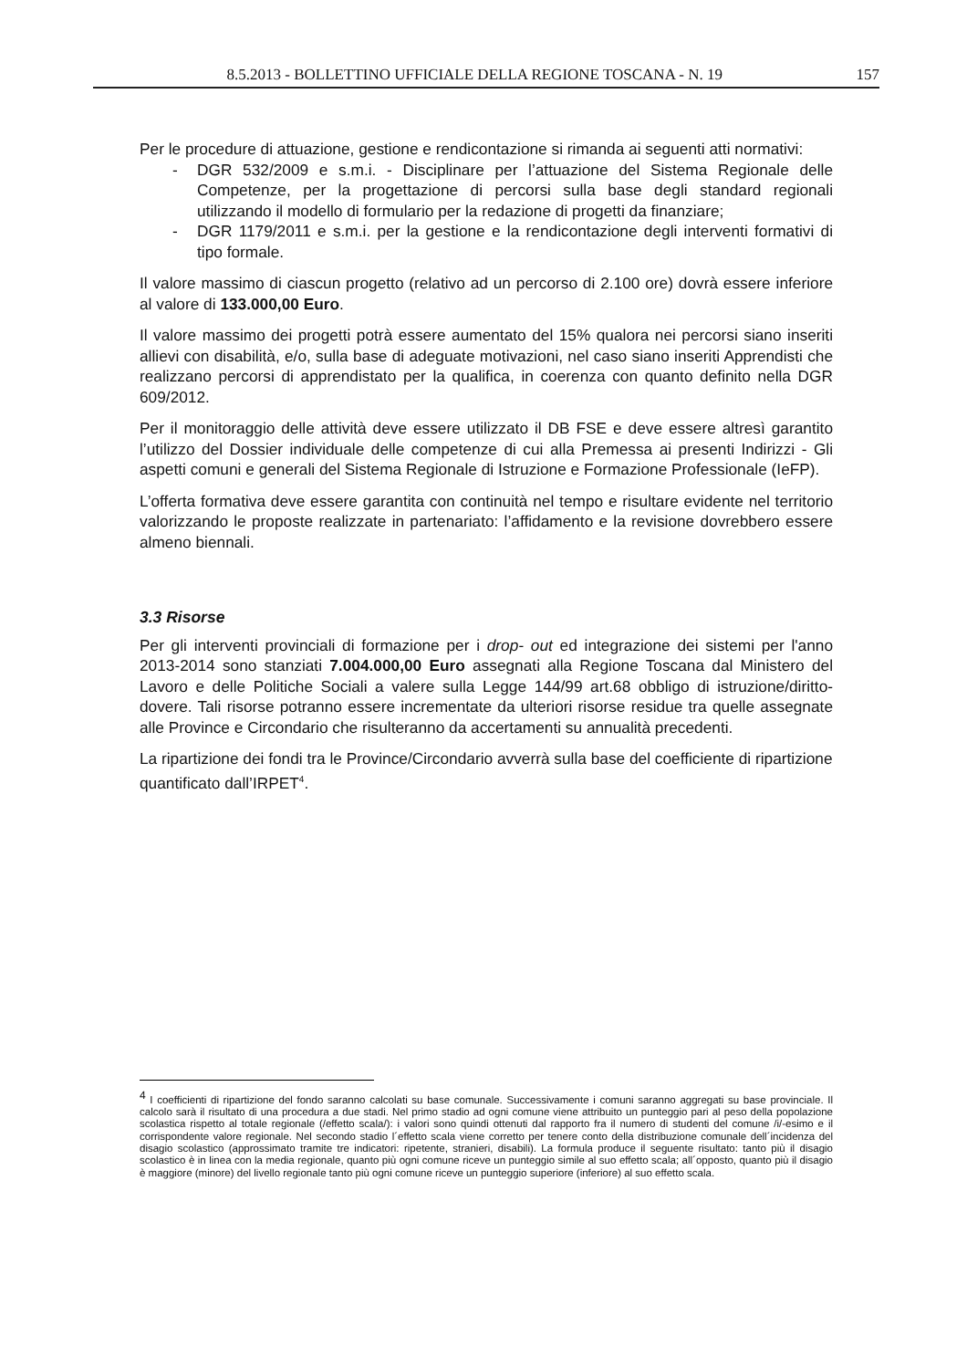8.5.2013 - BOLLETTINO UFFICIALE DELLA REGIONE TOSCANA - N. 19 157
Per le procedure di attuazione, gestione e rendicontazione si rimanda ai seguenti atti normativi:
- DGR 532/2009 e s.m.i. - Disciplinare per l’attuazione del Sistema Regionale delle Competenze, per la progettazione di percorsi sulla base degli standard regionali utilizzando il modello di formulario per la redazione di progetti da finanziare;
- DGR 1179/2011 e s.m.i. per la gestione e la rendicontazione degli interventi formativi di tipo formale.
Il valore massimo di ciascun progetto (relativo ad un percorso di 2.100 ore) dovrà essere inferiore al valore di 133.000,00 Euro.
Il valore massimo dei progetti potrà essere aumentato del 15% qualora nei percorsi siano inseriti allievi con disabilità, e/o, sulla base di adeguate motivazioni, nel caso siano inseriti Apprendisti che realizzano percorsi di apprendistato per la qualifica, in coerenza con quanto definito nella DGR 609/2012.
Per il monitoraggio delle attività deve essere utilizzato il DB FSE e deve essere altresì garantito l’utilizzo del Dossier individuale delle competenze di cui alla Premessa ai presenti Indirizzi - Gli aspetti comuni e generali del Sistema Regionale di Istruzione e Formazione Professionale (IeFP).
L’offerta formativa deve essere garantita con continuità nel tempo e risultare evidente nel territorio valorizzando le proposte realizzate in partenariato: l’affidamento e la revisione dovrebbero essere almeno biennali.
3.3 Risorse
Per gli interventi provinciali di formazione per i drop- out ed integrazione dei sistemi per l'anno 2013-2014 sono stanziati 7.004.000,00 Euro assegnati alla Regione Toscana dal Ministero del Lavoro e delle Politiche Sociali a valere sulla Legge 144/99 art.68 obbligo di istruzione/diritto-dovere. Tali risorse potranno essere incrementate da ulteriori risorse residue tra quelle assegnate alle Province e Circondario che risulteranno da accertamenti su annualità precedenti.
La ripartizione dei fondi tra le Province/Circondario avverrà sulla base del coefficiente di ripartizione quantificato dall’IRPET<sup>4</sup>.
<sup>4</sup> I coefficienti di ripartizione del fondo saranno calcolati su base comunale. Successivamente i comuni saranno aggregati su base provinciale. Il calcolo sarà il risultato di una procedura a due stadi. Nel primo stadio ad ogni comune viene attribuito un punteggio pari al peso della popolazione scolastica rispetto al totale regionale (/effetto scala/): i valori sono quindi ottenuti dal rapporto fra il numero di studenti del comune /i/-esimo e il corrispondente valore regionale. Nel secondo stadio l´effetto scala viene corretto per tenere conto della distribuzione comunale dell´incidenza del disagio scolastico (approssimato tramite tre indicatori: ripetente, stranieri, disabili). La formula produce il seguente risultato: tanto più il disagio scolastico è in linea con la media regionale, quanto più ogni comune riceve un punteggio simile al suo effetto scala; all´opposto, quanto più il disagio è maggiore (minore) del livello regionale tanto più ogni comune riceve un punteggio superiore (inferiore) al suo effetto scala.